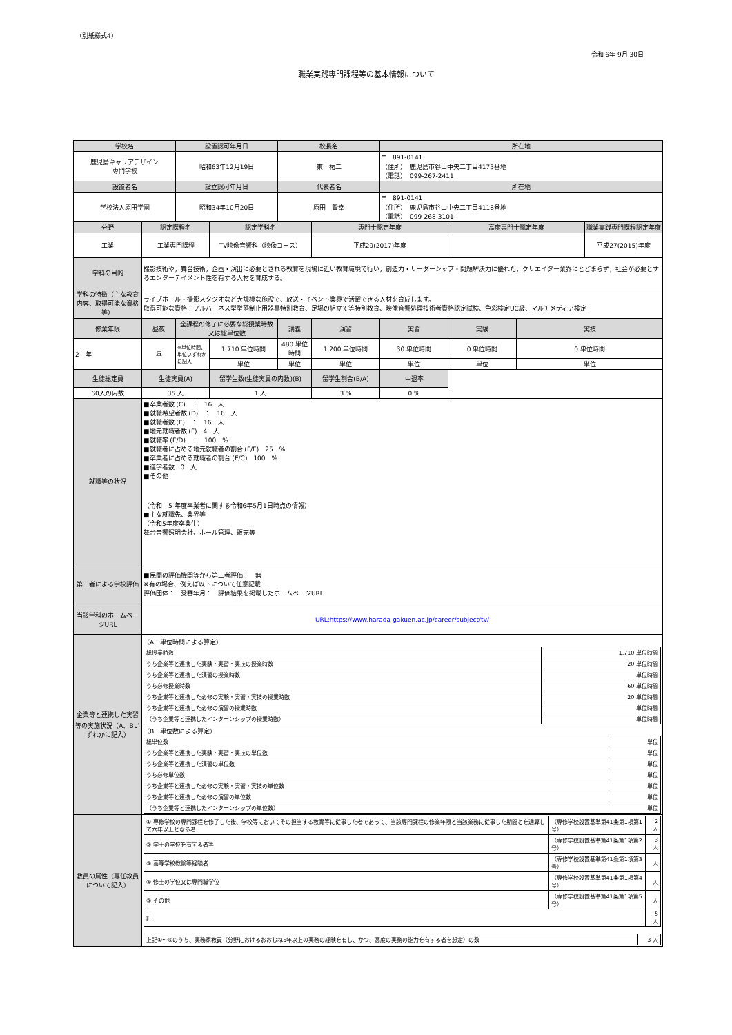（別紙様式4）
令和 6年 9月 30日
職業実践専門課程等の基本情報について
| 学校名 | | 設置認可年月日 | | 校長名 | | 所在地 | | | |
| --- | --- | --- | --- | --- | --- | --- | --- | --- | --- |
| 鹿児島キャリアデザイン 専門学校 | | 昭和63年12月19日 | | 東 祐二 | | 〒 891-0141 （住所） 鹿児島市谷山中央二丁目4173番地 （電話） 099-267-2411 | | | |
| 設置者名 | | 設立認可年月日 | | 代表者名 | | 所在地 | | | |
| 学校法人原田学園 | | 昭和34年10月20日 | | 原田 賢幸 | | 〒 891-0141 （住所） 鹿児島市谷山中央二丁目4118番地 （電話） 099-268-3101 | | | |
| 分野 | 認定課程名 | | 認定学科名 | | 専門士認定年度 | | 高度専門士認定年度 | | 職業実践専門課程認定年度 |
| 工業 | 工業専門課程 | | TV映像音響科（映像コース） | | 平成29(2017)年度 | | | | 平成27(2015)年度 |
| 学科の目的 | 撮影技術や，舞台技術，企画・演出に必要とされる教育を現場に近い教育環境で行い，創造力・リーダーシップ・問題解決力に優れた，クリエイター業界にとどまらず，社会が必要とするエンターテイメント性を有する人材を育成する。 | | | | | | | | |
| 学科の特徴（主な教育内容、取得可能な資格 等） | ライブホール・撮影スタジオなど大規模な施設で、放送・イベント業界で活躍できる人材を育成します。 取得可能な資格：フルハーネス型墜落制止用器具特別教育、足場の組立て等特別教育、映像音響処理技術者資格認定試験、色彩検定UC級、マルチメディア検定 | | | | | | | | |
| 修業年限 | 昼夜 | 全課程の修了に必要な総授業時数又は総単位数 | | 講義 | 演習 | 実習 | 実験 | 実技 | |
| 2 年 | 昼 | ※単位時間、単位いずれかに記入 | 1,710 単位時間 | 480 単位時間 | 1,200 単位時間 | 30 単位時間 | 0 単位時間 | 0 単位時間 | |
| | | | 単位 | 単位 | 単位 | 単位 | 単位 | 単位 | |
| 生徒総定員 | 生徒実員(A) | | 留学生数(生徒実員の内数)(B) | | 留学生割合(B/A) | 中退率 | | | |
| 60人の内数 | 35 人 | | 1 人 | | 3 % | 0 % | | | |
| 就職等の状況 | ■卒業者数 (C) ： 16 人 ■就職希望者数 (D) ： 16 人 ■就職者数 (E) ： 16 人 ■地元就職者数 (F) 4 人 ■就職率 (E/D) ： 100 % ■就職者に占める地元就職者の割合 (F/E) 25 % ■卒業者に占める就職者の割合 (E/C) 100 % ■進学者数 0 人 ■その他 （令和 5 年度卒業者に関する令和6年5月1日時点の情報） ■主な就職先、業界等 （令和5年度卒業生） 舞台音響照明会社、ホール管理、販売等 | | | | | | | | |
| 第三者による学校評価 | ■民間の評価機関等から第三者評価： 無 ※有の場合、例えば以下について任意記載 評価団体： 受審年月： 評価結果を掲載したホームページURL | | | | | | | | |
| 当該学科のホームページURL | URL:https://www.harada-gakuen.ac.jp/career/subject/tv/ | | | | | | | | |
| 企業等と連携した実習等の実施状況（A、Bいずれかに記入） | （A：単位時間による算定） / 総授業時数 / 1,710 単位時間 / / うち企業等と連携した実験・実習・実技の授業時数 / 20 単位時間 / / うち企業等と連携した演習の授業時数 / 単位時間 / / うち必修授業時数 / 60 単位時間 / / うち企業等と連携した必修の実験・実習・実技の授業時数 / 20 単位時間 / / うち企業等と連携した必修の演習の授業時数 / 単位時間 / / （うち企業等と連携したインターンシップの授業時数） / 単位時間 / （B：単位数による算定） / 総単位数 / 単位 / / うち企業等と連携した実験・実習・実技の単位数 / 単位 / / うち企業等と連携した演習の単位数 / 単位 / / うち必修単位数 / 単位 / / うち企業等と連携した必修の実験・実習・実技の単位数 / 単位 / / うち企業等と連携した必修の演習の単位数 / 単位 / / （うち企業等と連携したインターンシップの単位数） / 単位 / | | | | | | | | |
| 教員の属性（専任教員について記入） | / ① 専修学校の専門課程を修了した後、学校等においてその担当する教育等に従事した者であって、当該専門課程の修業年限と当該業務に従事した期間とを通算して六年以上となる者 / （専修学校設置基準第41条第1項第1号） / 2 人 / / ② 学士の学位を有する者等 / （専修学校設置基準第41条第1項第2号） / 3 人 / / ③ 高等学校教諭等経験者 / （専修学校設置基準第41条第1項第3号） / 人 / / ④ 修士の学位又は専門職学位 / （専修学校設置基準第41条第1項第4号） / 人 / / ⑤ その他 / （専修学校設置基準第41条第1項第5号） / 人 / / 計 / / 5 人 / / 上記①～⑤のうち、実務家教員（分野におけるおおむね5年以上の実務の経験を有し、かつ、高度の実務の能力を有する者を想定）の数 / 3 人 / | | | | | | | | |